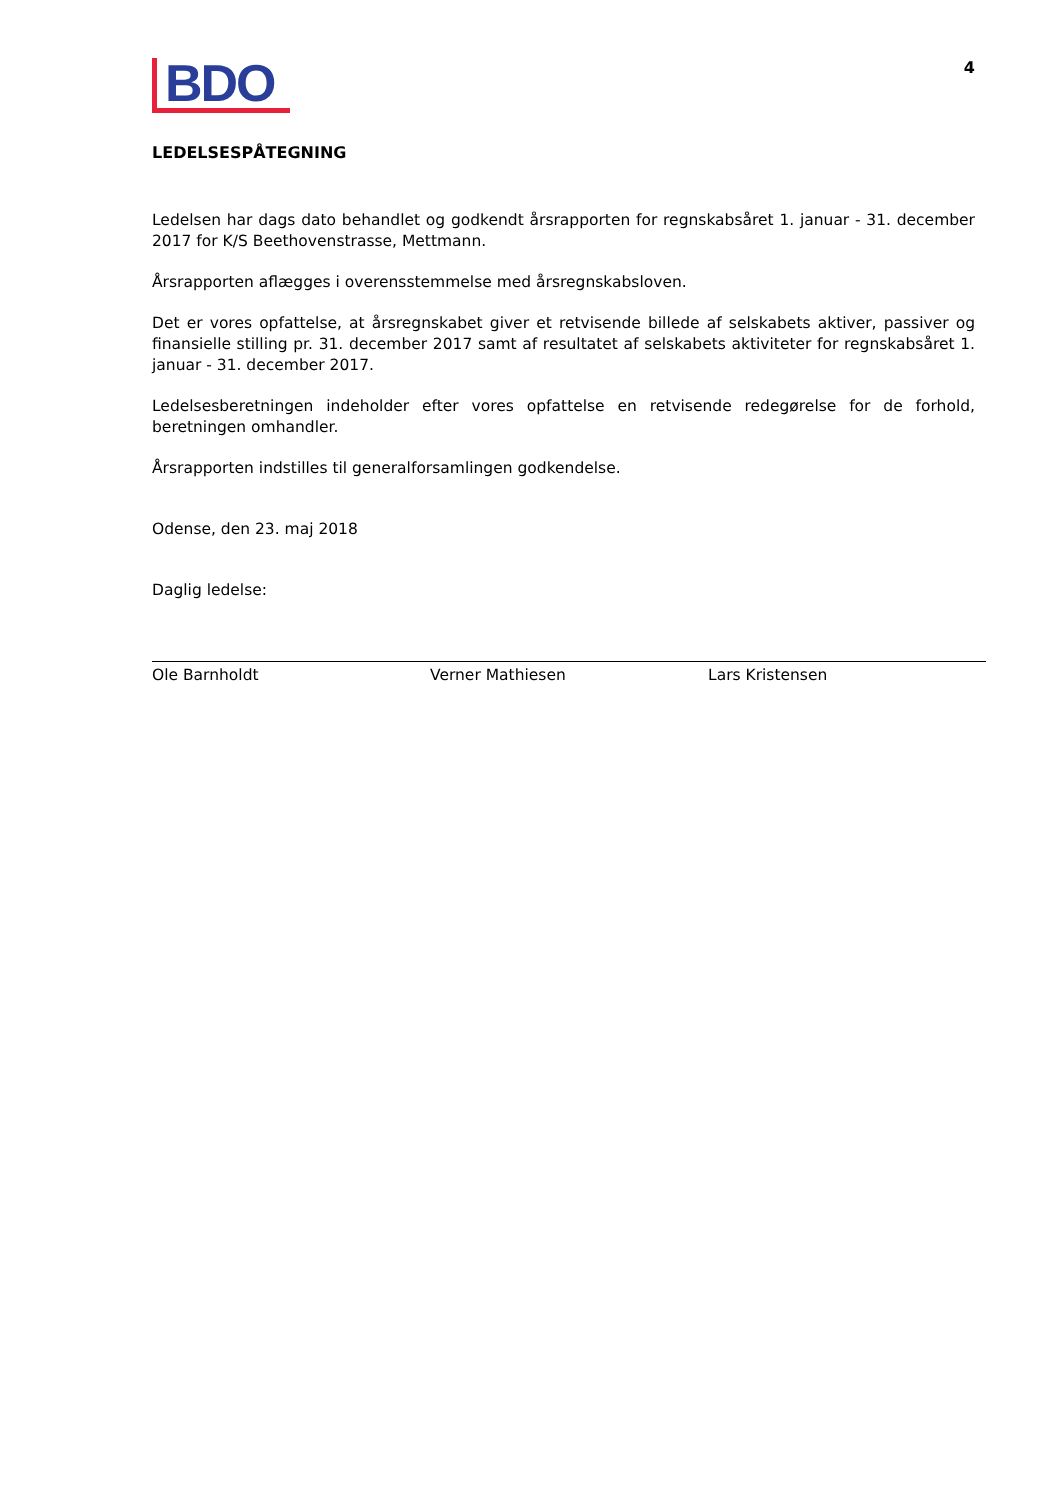BDO
4
LEDELSESPÅTEGNING
Ledelsen har dags dato behandlet og godkendt årsrapporten for regnskabsåret 1. januar - 31. december 2017 for K/S Beethovenstrasse, Mettmann.
Årsrapporten aflægges i overensstemmelse med årsregnskabsloven.
Det er vores opfattelse, at årsregnskabet giver et retvisende billede af selskabets aktiver, passiver og finansielle stilling pr. 31. december 2017 samt af resultatet af selskabets aktiviteter for regnskabsåret 1. januar - 31. december 2017.
Ledelsesberetningen indeholder efter vores opfattelse en retvisende redegørelse for de forhold, beretningen omhandler.
Årsrapporten indstilles til generalforsamlingen godkendelse.
Odense, den 23. maj 2018
Daglig ledelse:
Ole Barnholdt Verner Mathiesen Lars Kristensen